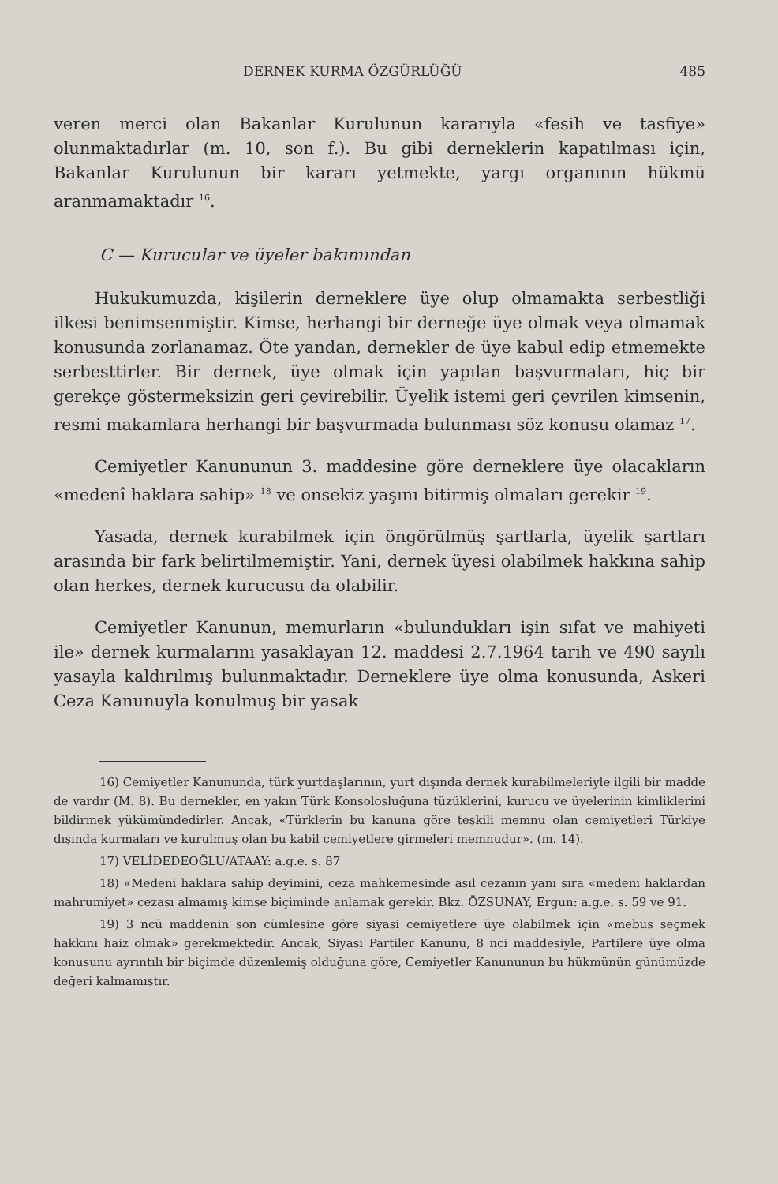DERNEK KURMA ÖZGÜRLÜĞÜ 485
veren merci olan Bakanlar Kurulunun kararıyla «fesih ve tasfiye» olunmaktadırlar (m. 10, son f.). Bu gibi derneklerin kapatılması için, Bakanlar Kurulunun bir kararı yetmekte, yargı organının hükmü aranmamaktadır <sup>16</sup>.
C — Kurucular ve üyeler bakımından
Hukukumuzda, kişilerin derneklere üye olup olmamakta serbestliği ilkesi benimsenmiştir. Kimse, herhangi bir derneğe üye olmak veya olmamak konusunda zorlanamaz. Öte yandan, dernekler de üye kabul edip etmemekte serbesttirler. Bir dernek, üye olmak için yapılan başvurmaları, hiç bir gerekçe göstermeksizin geri çevirebilir. Üyelik istemi geri çevrilen kimsenin, resmi makamlara herhangi bir başvurmada bulunması söz konusu olamaz <sup>17</sup>.
Cemiyetler Kanununun 3. maddesine göre derneklere üye olacakların «medenî haklara sahip» <sup>18</sup> ve onsekiz yaşını bitirmiş olmaları gerekir <sup>19</sup>.
Yasada, dernek kurabilmek için öngörülmüş şartlarla, üyelik şartları arasında bir fark belirtilmemiştir. Yani, dernek üyesi olabilmek hakkına sahip olan herkes, dernek kurucusu da olabilir.
Cemiyetler Kanunun, memurların «bulundukları işin sıfat ve mahiyeti ile» dernek kurmalarını yasaklayan 12. maddesi 2.7.1964 tarih ve 490 sayılı yasayla kaldırılmış bulunmaktadır. Derneklere üye olma konusunda, Askeri Ceza Kanunuyla konulmuş bir yasak
16) Cemiyetler Kanununda, türk yurtdaşlarının, yurt dışında dernek kurabilmeleriyle ilgili bir madde de vardır (M. 8). Bu dernekler, en yakın Türk Konsolosluğuna tüzüklerini, kurucu ve üyelerinin kimliklerini bildirmek yükümündedirler. Ancak, «Türklerin bu kanuna göre teşkili memnu olan cemiyetleri Türkiye dışında kurmaları ve kurulmuş olan bu kabil cemiyetlere girmeleri memnudur». (m. 14).
17) VELİDEDEOĞLU/ATAAY: a.g.e. s. 87
18) «Medeni haklara sahip deyimini, ceza mahkemesinde asıl cezanın yanı sıra «medeni haklardan mahrumiyet» cezası almamış kimse biçiminde anlamak gerekir. Bkz. ÖZSUNAY, Ergun: a.g.e. s. 59 ve 91.
19) 3 ncü maddenin son cümlesine göre siyasi cemiyetlere üye olabilmek için «mebus seçmek hakkını haiz olmak» gerekmektedir. Ancak, Siyasi Partiler Kanunu, 8 nci maddesiyle, Partilere üye olma konusunu ayrıntılı bir biçimde düzenlemiş olduğuna göre, Cemiyetler Kanununun bu hükmünün günümüzde değeri kalmamıştır.